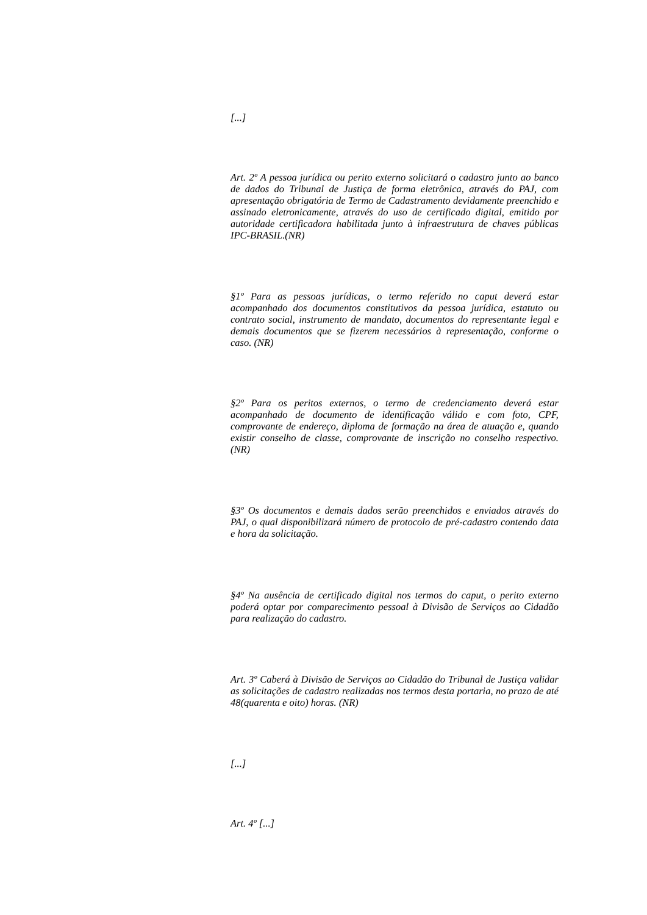[...]
Art. 2º A pessoa jurídica ou perito externo solicitará o cadastro junto ao banco de dados do Tribunal de Justiça de forma eletrônica, através do PAJ, com apresentação obrigatória de Termo de Cadastramento devidamente preenchido e assinado eletronicamente, através do uso de certificado digital, emitido por autoridade certificadora habilitada junto à infraestrutura de chaves públicas IPC-BRASIL.(NR)
§1º Para as pessoas jurídicas, o termo referido no caput deverá estar acompanhado dos documentos constitutivos da pessoa jurídica, estatuto ou contrato social, instrumento de mandato, documentos do representante legal e demais documentos que se fizerem necessários à representação, conforme o caso. (NR)
§2º Para os peritos externos, o termo de credenciamento deverá estar acompanhado de documento de identificação válido e com foto, CPF, comprovante de endereço, diploma de formação na área de atuação e, quando existir conselho de classe, comprovante de inscrição no conselho respectivo. (NR)
§3º Os documentos e demais dados serão preenchidos e enviados através do PAJ, o qual disponibilizará número de protocolo de pré-cadastro contendo data e hora da solicitação.
§4º Na ausência de certificado digital nos termos do caput, o perito externo poderá optar por comparecimento pessoal à Divisão de Serviços ao Cidadão para realização do cadastro.
Art. 3º Caberá à Divisão de Serviços ao Cidadão do Tribunal de Justiça validar as solicitações de cadastro realizadas nos termos desta portaria, no prazo de até 48(quarenta e oito) horas. (NR)
[...]
Art. 4º [...]